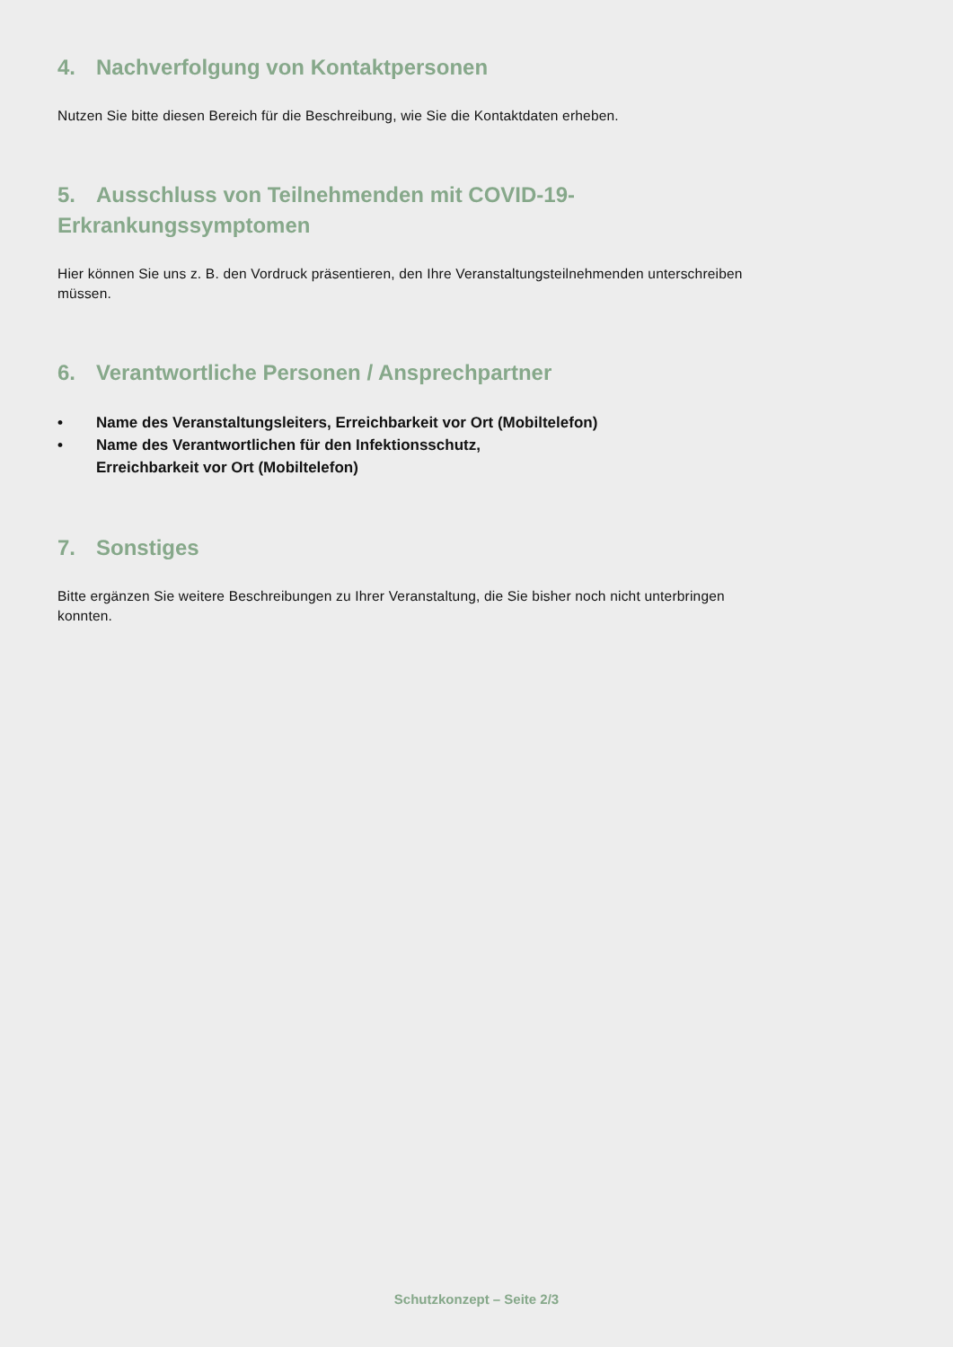4. Nachverfolgung von Kontaktpersonen
Nutzen Sie bitte diesen Bereich für die Beschreibung, wie Sie die Kontaktdaten erheben.
5. Ausschluss von Teilnehmenden mit COVID-19-
Erkrankungssymptomen
Hier können Sie uns z. B. den Vordruck präsentieren, den Ihre Veranstaltungsteilnehmenden unterschreiben müssen.
6. Verantwortliche Personen / Ansprechpartner
• Name des Veranstaltungsleiters, Erreichbarkeit vor Ort (Mobiltelefon)
• Name des Verantwortlichen für den Infektionsschutz,
Erreichbarkeit vor Ort (Mobiltelefon)
7. Sonstiges
Bitte ergänzen Sie weitere Beschreibungen zu Ihrer Veranstaltung, die Sie bisher noch nicht unterbringen konnten.
Schutzkonzept – Seite 2/3